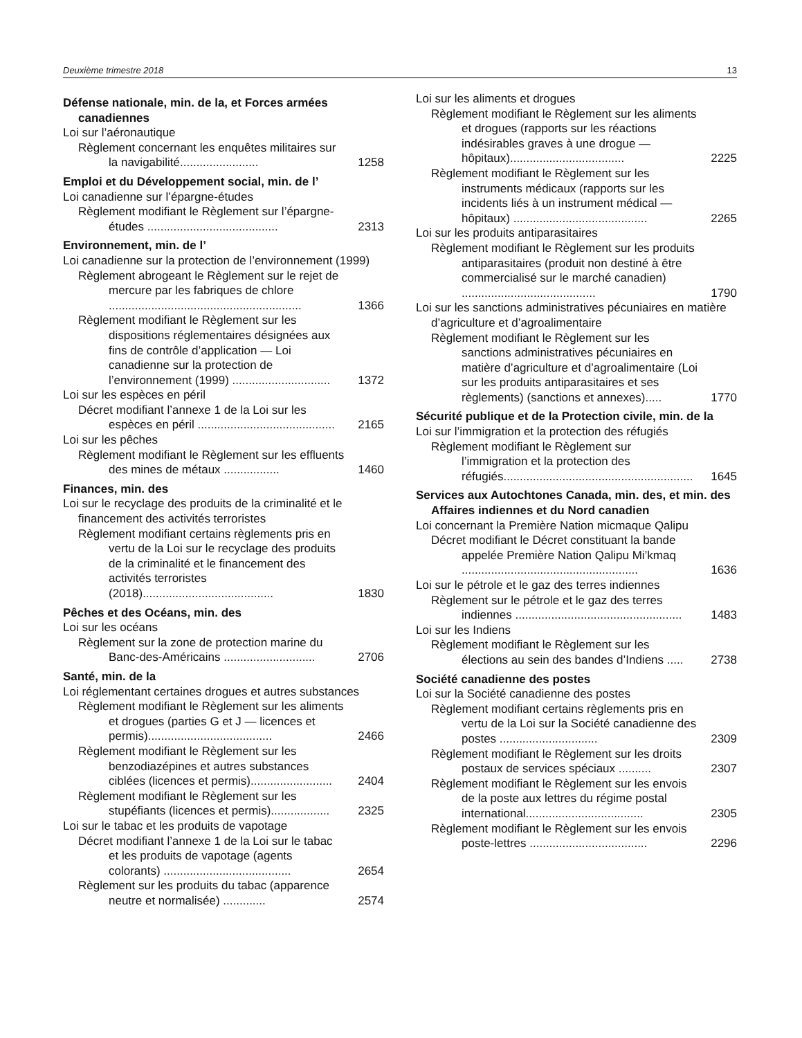Deuxième trimestre 2018 13
Défense nationale, min. de la, et Forces armées canadiennes
Loi sur l’aéronautique
Règlement concernant les enquêtes militaires sur la navigabilité........................ 1258
Emploi et du Développement social, min. de l’
Loi canadienne sur l’épargne-études
Règlement modifiant le Règlement sur l’épargne-études ........................................ 2313
Environnement, min. de l’
Loi canadienne sur la protection de l’environnement (1999)
Règlement abrogeant le Règlement sur le rejet de mercure par les fabriques de chlore ........................................................... 1366
Règlement modifiant le Règlement sur les dispositions réglementaires désignées aux fins de contrôle d’application — Loi canadienne sur la protection de l’environnement (1999) .............................. 1372
Loi sur les espèces en péril
Décret modifiant l’annexe 1 de la Loi sur les espèces en péril .......................................... 2165
Loi sur les pêches
Règlement modifiant le Règlement sur les effluents des mines de métaux ................. 1460
Finances, min. des
Loi sur le recyclage des produits de la criminalité et le financement des activités terroristes
Règlement modifiant certains règlements pris en vertu de la Loi sur le recyclage des produits de la criminalité et le financement des activités terroristes (2018)........................................ 1830
Pêches et des Océans, min. des
Loi sur les océans
Règlement sur la zone de protection marine du Banc-des-Américains ............................ 2706
Santé, min. de la
Loi réglementant certaines drogues et autres substances
Règlement modifiant le Règlement sur les aliments et drogues (parties G et J — licences et permis)...................................... 2466
Règlement modifiant le Règlement sur les benzodiazépines et autres substances ciblées (licences et permis)......................... 2404
Règlement modifiant le Règlement sur les stupéfiants (licences et permis).................. 2325
Loi sur le tabac et les produits de vapotage
Décret modifiant l’annexe 1 de la Loi sur le tabac et les produits de vapotage (agents colorants) ....................................... 2654
Règlement sur les produits du tabac (apparence neutre et normalisée) ............. 2574
Loi sur les aliments et drogues
Règlement modifiant le Règlement sur les aliments et drogues (rapports sur les réactions indésirables graves à une drogue — hôpitaux)................................... 2225
Règlement modifiant le Règlement sur les instruments médicaux (rapports sur les incidents liés à un instrument médical — hôpitaux) ......................................... 2265
Loi sur les produits antiparasitaires
Règlement modifiant le Règlement sur les produits antiparasitaires (produit non destiné à être commercialisé sur le marché canadien) ......................................... 1790
Loi sur les sanctions administratives pécuniaires en matière d’agriculture et d’agroalimentaire
Règlement modifiant le Règlement sur les sanctions administratives pécuniaires en matière d’agriculture et d’agroalimentaire (Loi sur les produits antiparasitaires et ses règlements) (sanctions et annexes)..... 1770
Sécurité publique et de la Protection civile, min. de la
Loi sur l’immigration et la protection des réfugiés
Règlement modifiant le Règlement sur l’immigration et la protection des réfugiés.......................................................... 1645
Services aux Autochtones Canada, min. des, et min. des Affaires indiennes et du Nord canadien
Loi concernant la Première Nation micmaque Qalipu
Décret modifiant le Décret constituant la bande appelée Première Nation Qalipu Mi’kmaq ...................................................... 1636
Loi sur le pétrole et le gaz des terres indiennes
Règlement sur le pétrole et le gaz des terres indiennes ................................................... 1483
Loi sur les Indiens
Règlement modifiant le Règlement sur les élections au sein des bandes d’Indiens ..... 2738
Société canadienne des postes
Loi sur la Société canadienne des postes
Règlement modifiant certains règlements pris en vertu de la Loi sur la Société canadienne des postes .............................. 2309
Règlement modifiant le Règlement sur les droits postaux de services spéciaux .......... 2307
Règlement modifiant le Règlement sur les envois de la poste aux lettres du régime postal international.................................... 2305
Règlement modifiant le Règlement sur les envois poste-lettres .................................... 2296